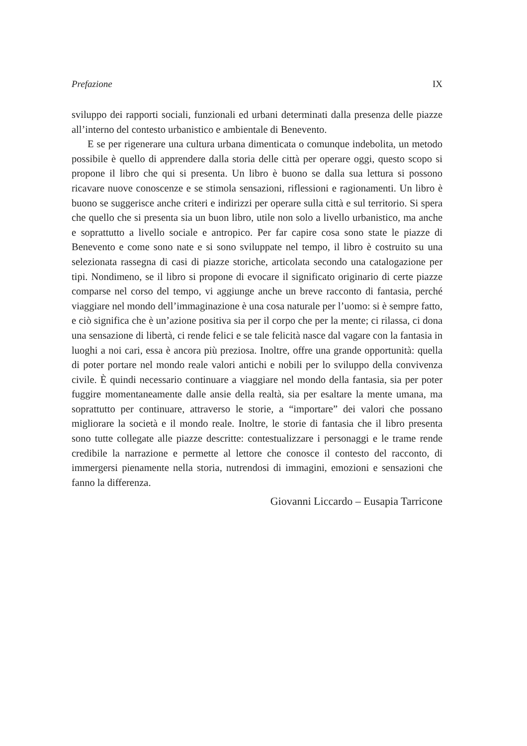Prefazione IX
sviluppo dei rapporti sociali, funzionali ed urbani determinati dalla presenza delle piazze all’interno del contesto urbanistico e ambientale di Benevento.
E se per rigenerare una cultura urbana dimenticata o comunque indebolita, un metodo possibile è quello di apprendere dalla storia delle città per operare oggi, questo scopo si propone il libro che qui si presenta. Un libro è buono se dalla sua lettura si possono ricavare nuove conoscenze e se stimola sensazioni, riflessioni e ragionamenti. Un libro è buono se suggerisce anche criteri e indirizzi per operare sulla città e sul territorio. Si spera che quello che si presenta sia un buon libro, utile non solo a livello urbanistico, ma anche e soprattutto a livello sociale e antropico. Per far capire cosa sono state le piazze di Benevento e come sono nate e si sono sviluppate nel tempo, il libro è costruito su una selezionata rassegna di casi di piazze storiche, articolata secondo una catalogazione per tipi. Nondimeno, se il libro si propone di evocare il significato originario di certe piazze comparse nel corso del tempo, vi aggiunge anche un breve racconto di fantasia, perché viaggiare nel mondo dell’immaginazione è una cosa naturale per l’uomo: si è sempre fatto, e ciò significa che è un’azione positiva sia per il corpo che per la mente; ci rilassa, ci dona una sensazione di libertà, ci rende felici e se tale felicità nasce dal vagare con la fantasia in luoghi a noi cari, essa è ancora più preziosa. Inoltre, offre una grande opportunità: quella di poter portare nel mondo reale valori antichi e nobili per lo sviluppo della convivenza civile. È quindi necessario continuare a viaggiare nel mondo della fantasia, sia per poter fuggire momentaneamente dalle ansie della realtà, sia per esaltare la mente umana, ma soprattutto per continuare, attraverso le storie, a “importare” dei valori che possano migliorare la società e il mondo reale. Inoltre, le storie di fantasia che il libro presenta sono tutte collegate alle piazze descritte: contestualizzare i personaggi e le trame rende credibile la narrazione e permette al lettore che conosce il contesto del racconto, di immergersi pienamente nella storia, nutrendosi di immagini, emozioni e sensazioni che fanno la differenza.
Giovanni Liccardo – Eusapia Tarricone